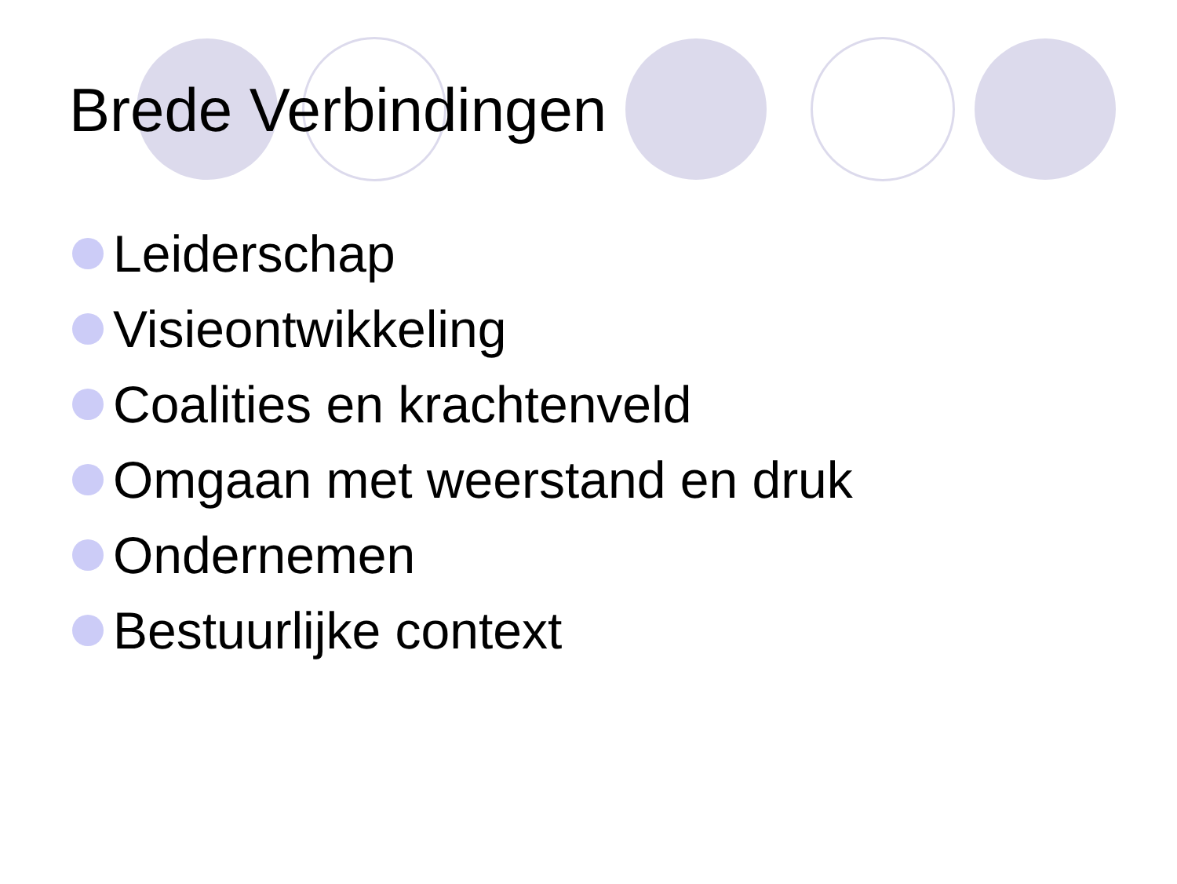Brede Verbindingen
Leiderschap
Visieontwikkeling
Coalities en krachtenveld
Omgaan met weerstand en druk
Ondernemen
Bestuurlijke context